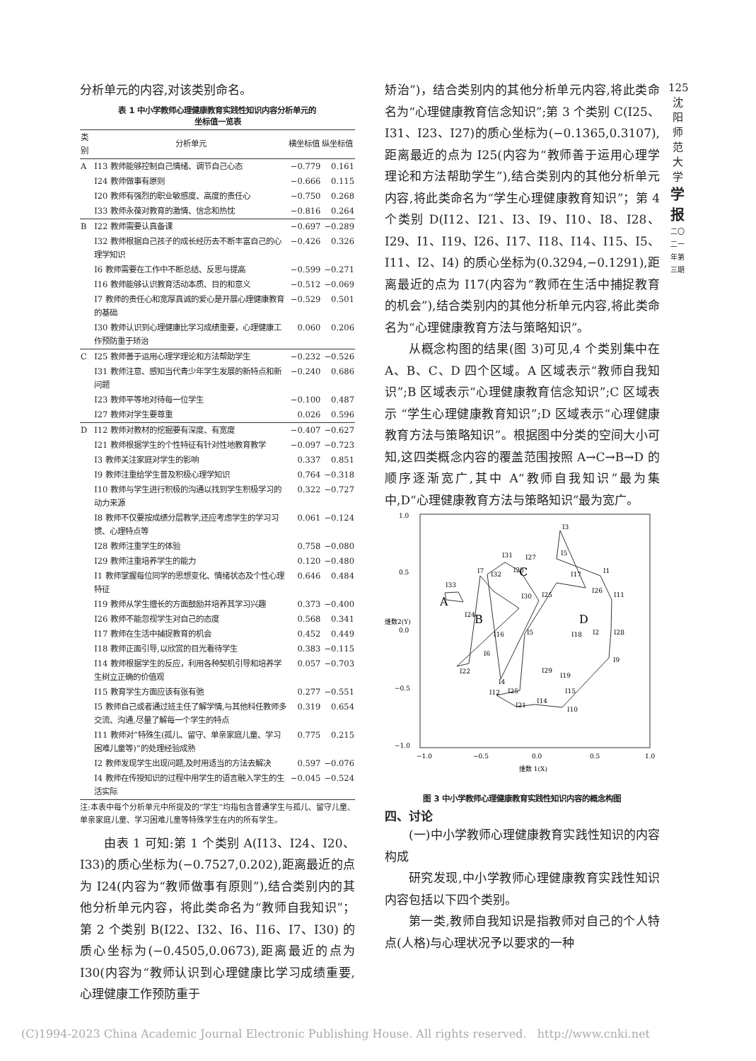125
沈
阳
师
范
大
学
学
报
二〇二一年第三期
分析单元的内容,对该类别命名。
表 1 中小学教师心理健康教育实践性知识内容分析单元的
坐标值一览表
| 类别 | 分析单元 | 横坐标值 | 纵坐标值 |
| --- | --- | --- | --- |
| A | I13 教师能够控制自己情绪、调节自己心态 | −0.779 | 0.161 |
| | I24 教师做事有原则 | −0.666 | 0.115 |
| | I20 教师有强烈的职业敏感度、高度的责任心 | −0.750 | 0.268 |
| | I33 教师永葆对教育的激情、信念和热忱 | −0.816 | 0.264 |
| B | I22 教师需要认真备课 | −0.697 | −0.289 |
| | I32 教师根据自己孩子的成长经历去不断丰富自己的心理学知识 | −0.426 | 0.326 |
| | I6 教师需要在工作中不断总结、反思与提高 | −0.599 | −0.271 |
| | I16 教师能够认识教育活动本质、目的和意义 | −0.512 | −0.069 |
| | I7 教师的责任心和宽厚真诚的爱心是开展心理健康教育的基础 | −0.529 | 0.501 |
| | I30 教师认识到心理健康比学习成绩重要，心理健康工作预防重于矫治 | 0.060 | 0.206 |
| C | I25 教师善于运用心理学理论和方法帮助学生 | −0.232 | −0.526 |
| | I31 教师注意、感知当代青少年学生发展的新特点和新问题 | −0.240 | 0.686 |
| | I23 教师平等地对待每一位学生 | −0.100 | 0.487 |
| | I27 教师对学生要尊重 | 0.026 | 0.596 |
| D | I12 教师对教材的挖掘要有深度、有宽度 | −0.407 | −0.627 |
| | I21 教师根据学生的个性特征有针对性地教育教学 | −0.097 | −0.723 |
| | I3 教师关注家庭对学生的影响 | 0.337 | 0.851 |
| | I9 教师注重给学生普及积极心理学知识 | 0.764 | −0.318 |
| | I10 教师与学生进行积极的沟通以找到学生积极学习的动力来源 | 0.322 | −0.727 |
| | I8 教师不仅要按成绩分层教学,还应考虑学生的学习习惯、心理特点等 | 0.061 | −0.124 |
| | I28 教师注重学生的体验 | 0.758 | −0.080 |
| | I29 教师注重培养学生的能力 | 0.120 | −0.480 |
| | I1 教师掌握每位同学的思想变化、情绪状态及个性心理特征 | 0.646 | 0.484 |
| | I19 教师从学生擅长的方面鼓励并培养其学习兴趣 | 0.373 | −0.400 |
| | I26 教师不能忽视学生对自己的态度 | 0.568 | 0.341 |
| | I17 教师在生活中捕捉教育的机会 | 0.452 | 0.449 |
| | I18 教师正面引导,以欣赏的目光看待学生 | 0.383 | −0.115 |
| | I14 教师根据学生的反应，利用各种契机引导和培养学生树立正确的价值观 | 0.057 | −0.703 |
| | I15 教育学生方面应该有张有弛 | 0.277 | −0.551 |
| | I5 教师自己或者通过班主任了解学情,与其他科任教师多交流、沟通,尽量了解每一个学生的特点 | 0.319 | 0.654 |
| | I11 教师对“特殊生(孤儿、留守、单亲家庭儿童、学习困难儿童等)”的处理经验成熟 | 0.775 | 0.215 |
| | I2 教师发现学生出现问题,及时用适当的方法去解决 | 0.597 | −0.076 |
| | I4 教师在传授知识的过程中用学生的语言融入学生的生活实际 | −0.045 | −0.524 |
注:本表中每个分析单元中所提及的“学生”均指包含普通学生与孤儿、留守儿童、单亲家庭儿童、学习困难儿童等特殊学生在内的所有学生。
由表 1 可知:第 1 个类别 A(I13、I24、I20、I33)的质心坐标为(−0.7527,0.202),距离最近的点为 I24(内容为“教师做事有原则”),结合类别内的其他分析单元内容，将此类命名为“教师自我知识”；第 2 个类别 B(I22、I32、I6、I16、I7、I30) 的质心坐标为(−0.4505,0.0673),距离最近的点为 I30(内容为“教师认识到心理健康比学习成绩重要,心理健康工作预防重于
矫治”)，结合类别内的其他分析单元内容,将此类命名为“心理健康教育信念知识”;第 3 个类别 C(I25、I31、I23、I27)的质心坐标为(−0.1365,0.3107),距离最近的点为 I25(内容为“教师善于运用心理学理论和方法帮助学生”),结合类别内的其他分析单元内容,将此类命名为“学生心理健康教育知识”；第 4 个类别 D(I12、I21、I3、I9、I10、I8、I28、I29、I1、I19、I26、I17、I18、I14、I15、I5、I11、I2、I4) 的质心坐标为(0.3294,−0.1291),距离最近的点为 I17(内容为“教师在生活中捕捉教育的机会”),结合类别内的其他分析单元内容,将此类命名为“心理健康教育方法与策略知识”。
从概念构图的结果(图 3)可见,4 个类别集中在 A、B、C、D 四个区域。A 区域表示“教师自我知识”;B 区域表示“心理健康教育信念知识”;C 区域表示 “学生心理健康教育知识”;D 区域表示“心理健康教育方法与策略知识”。根据图中分类的空间大小可知,这四类概念内容的覆盖范围按照 A→C→B→D 的顺序逐渐宽广,其中 A“教师自我知识”最为集中,D“心理健康教育方法与策略知识”最为宽广。
1.0
0.5
0.0
−0.5
−1.0
−1.0
−0.5
0.0
0.5
1.0
维数 1(X)
维数2(Y)
A
B
C
D
I33
I24
I32
I7
I16
I6
I22
I31
I27
I23
I30
I25
I3
I5
I17
I1
I26
I11
I18
I2
I28
I9
I19
I29
I15
I25
I4
I5
I12
I21
I14
I10
图 3 中小学教师心理健康教育实践性知识内容的概念构图
四、讨论
(一)中小学教师心理健康教育实践性知识的内容构成
研究发现,中小学教师心理健康教育实践性知识内容包括以下四个类别。
第一类,教师自我知识是指教师对自己的个人特点(人格)与心理状况予以要求的一种
(C)1994-2023 China Academic Journal Electronic Publishing House. All rights reserved. http://www.cnki.net